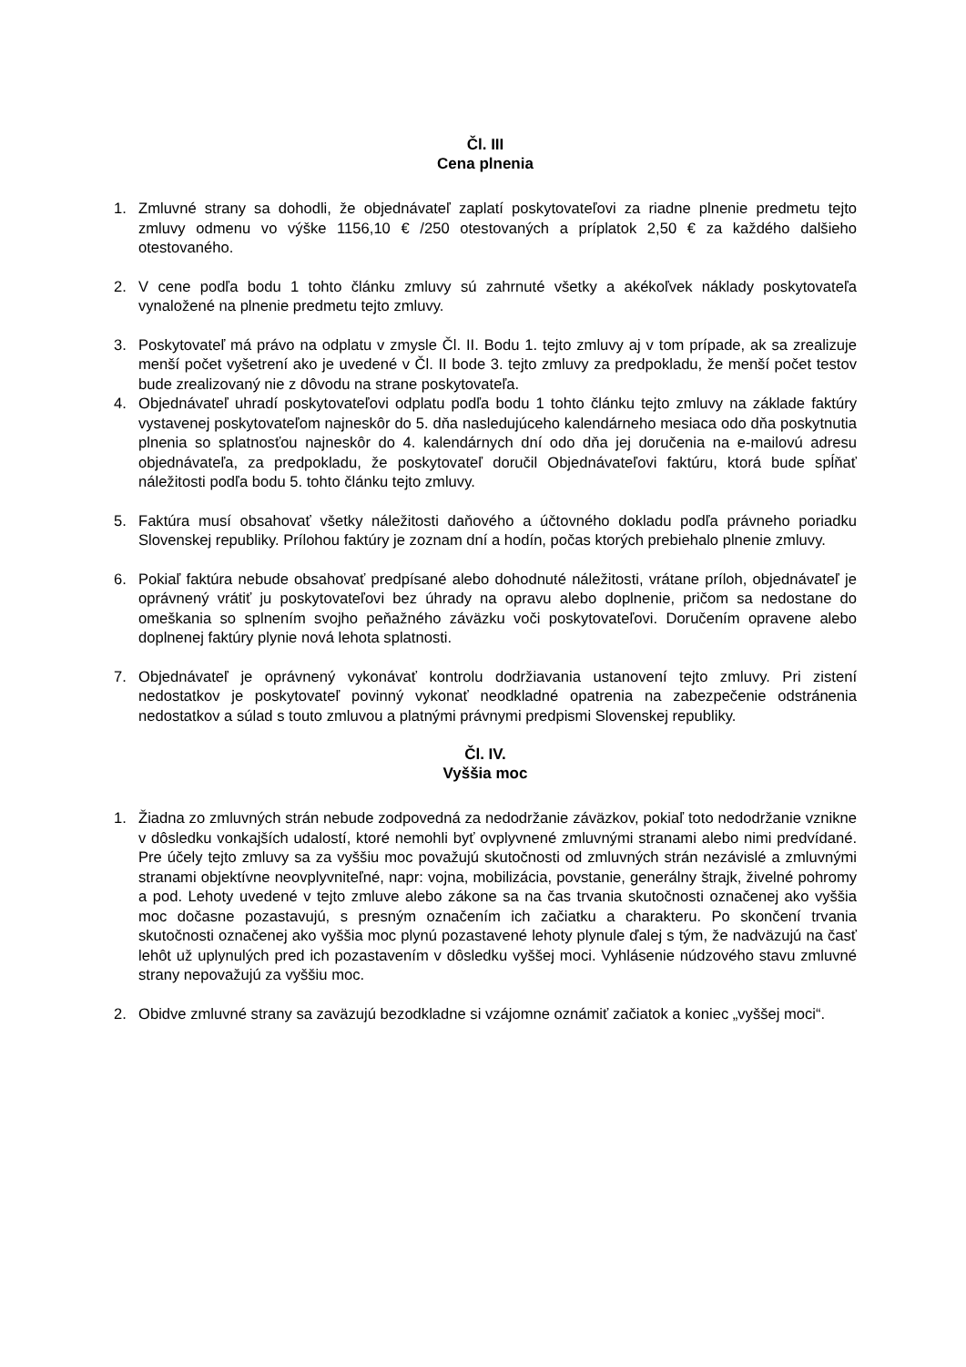Čl. III
Cena plnenia
1. Zmluvné strany sa dohodli, že objednávateľ zaplatí poskytovateľovi za riadne plnenie predmetu tejto zmluvy odmenu vo výške 1156,10 € /250 otestovaných a príplatok 2,50 € za každého dalšieho otestovaného.
2. V cene podľa bodu 1 tohto článku zmluvy sú zahrnuté všetky a akékoľvek náklady poskytovateľa vynaložené na plnenie predmetu tejto zmluvy.
3. Poskytovateľ má právo na odplatu v zmysle Čl. II. Bodu 1. tejto zmluvy aj v tom prípade, ak sa zrealizuje menší počet vyšetrení ako je uvedené v Čl. II bode 3. tejto zmluvy za predpokladu, že menší počet testov bude zrealizovaný nie z dôvodu na strane poskytovateľa.
4. Objednávateľ uhradí poskytovateľovi odplatu podľa bodu 1 tohto článku tejto zmluvy na základe faktúry vystavenej poskytovateľom najneskôr do 5. dňa nasledujúceho kalendárneho mesiaca odo dňa poskytnutia plnenia so splatnosťou najneskôr do 4. kalendárnych dní odo dňa jej doručenia na e-mailovú adresu objednávateľa, za predpokladu, že poskytovateľ doručil Objednávateľovi faktúru, ktorá bude spĺňať náležitosti podľa bodu 5. tohto článku tejto zmluvy.
5. Faktúra musí obsahovať všetky náležitosti daňového a účtovného dokladu podľa právneho poriadku Slovenskej republiky. Prílohou faktúry je zoznam dní a hodín, počas ktorých prebiehalo plnenie zmluvy.
6. Pokiaľ faktúra nebude obsahovať predpísané alebo dohodnuté náležitosti, vrátane príloh, objednávateľ je oprávnený vrátiť ju poskytovateľovi bez úhrady na opravu alebo doplnenie, pričom sa nedostane do omeškania so splnením svojho peňažného záväzku voči poskytovateľovi. Doručením opravene alebo doplnenej faktúry plynie nová lehota splatnosti.
7. Objednávateľ je oprávnený vykonávať kontrolu dodržiavania ustanovení tejto zmluvy. Pri zistení nedostatkov je poskytovateľ povinný vykonať neodkladné opatrenia na zabezpečenie odstránenia nedostatkov a súlad s touto zmluvou a platnými právnymi predpismi Slovenskej republiky.
Čl. IV.
Vyššia moc
1. Žiadna zo zmluvných strán nebude zodpovedná za nedodržanie záväzkov, pokiaľ toto nedodržanie vznikne v dôsledku vonkajších udalostí, ktoré nemohli byť ovplyvnené zmluvnými stranami alebo nimi predvídané. Pre účely tejto zmluvy sa za vyššiu moc považujú skutočnosti od zmluvných strán nezávislé a zmluvnými stranami objektívne neovplyvniteľné, napr: vojna, mobilizácia, povstanie, generálny štrajk, živelné pohromy a pod. Lehoty uvedené v tejto zmluve alebo zákone sa na čas trvania skutočnosti označenej ako vyššia moc dočasne pozastavujú, s presným označením ich začiatku a charakteru. Po skončení trvania skutočnosti označenej ako vyššia moc plynú pozastavené lehoty plynule ďalej s tým, že nadväzujú na časť lehôt už uplynulých pred ich pozastavením v dôsledku vyššej moci. Vyhlásenie núdzového stavu zmluvné strany nepovažujú za vyššiu moc.
2. Obidve zmluvné strany sa zaväzujú bezodkladne si vzájomne oznámiť začiatok a koniec „vyššej moci“.